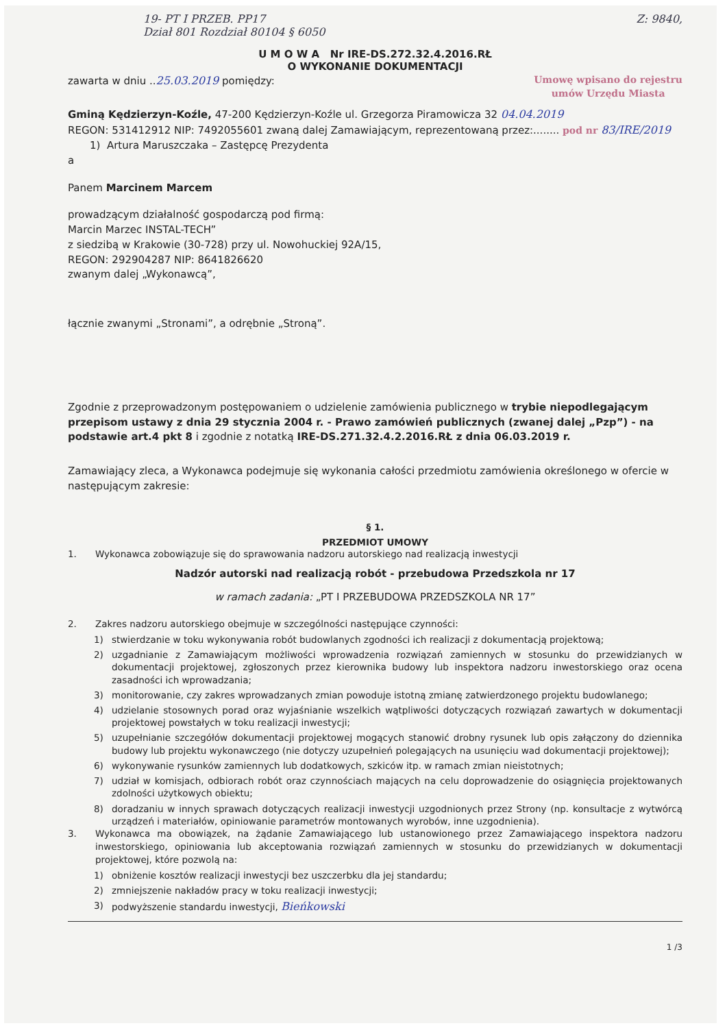19- PT I PRZEB. PP17
Dział 801 Rozdział 80104 § 6050
Z: 9840,
U M O W A Nr IRE-DS.272.32.4.2016.RŁ
O WYKONANIE DOKUMENTACJI
zawarta w dniu ..25.03.2019 pomiędzy:
Umowę wpisano do rejestru
umów Urzędu Miasta
Gminą Kędzierzyn-Koźle, 47-200 Kędzierzyn-Koźle ul. Grzegorza Piramowicza 32 04.04.2019
REGON: 531412912 NIP: 7492055601 zwaną dalej Zamawiającym, reprezentowaną przez:........ pod nr 83/IRE/2019
1) Artura Maruszczaka – Zastępcę Prezydenta
a
Panem Marcinem Marcem
prowadzącym działalność gospodarczą pod firmą:
Marcin Marzec INSTAL-TECH”
z siedzibą w Krakowie (30-728) przy ul. Nowohuckiej 92A/15,
REGON: 292904287 NIP: 8641826620
zwanym dalej „Wykonawcą”,
łącznie zwanymi „Stronami”, a odrębnie „Stroną”.
Zgodnie z przeprowadzonym postępowaniem o udzielenie zamówienia publicznego w trybie niepodlegającym przepisom ustawy z dnia 29 stycznia 2004 r. - Prawo zamówień publicznych (zwanej dalej „Pzp”) - na podstawie art.4 pkt 8 i zgodnie z notatką IRE-DS.271.32.4.2.2016.RŁ z dnia 06.03.2019 r.
Zamawiający zleca, a Wykonawca podejmuje się wykonania całości przedmiotu zamówienia określonego w ofercie w następującym zakresie:
§ 1.
PRZEDMIOT UMOWY
1. Wykonawca zobowiązuje się do sprawowania nadzoru autorskiego nad realizacją inwestycji
Nadzór autorski nad realizacją robót - przebudowa Przedszkola nr 17
w ramach zadania: „PT I PRZEBUDOWA PRZEDSZKOLA NR 17”
2. Zakres nadzoru autorskiego obejmuje w szczególności następujące czynności:
1) stwierdzanie w toku wykonywania robót budowlanych zgodności ich realizacji z dokumentacją projektową;
2) uzgadnianie z Zamawiającym możliwości wprowadzenia rozwiązań zamiennych w stosunku do przewidzianych w dokumentacji projektowej, zgłoszonych przez kierownika budowy lub inspektora nadzoru inwestorskiego oraz ocena zasadności ich wprowadzania;
3) monitorowanie, czy zakres wprowadzanych zmian powoduje istotną zmianę zatwierdzonego projektu budowlanego;
4) udzielanie stosownych porad oraz wyjaśnianie wszelkich wątpliwości dotyczących rozwiązań zawartych w dokumentacji projektowej powstałych w toku realizacji inwestycji;
5) uzupełnianie szczegółów dokumentacji projektowej mogących stanowić drobny rysunek lub opis załączony do dziennika budowy lub projektu wykonawczego (nie dotyczy uzupełnień polegających na usunięciu wad dokumentacji projektowej);
6) wykonywanie rysunków zamiennych lub dodatkowych, szkiców itp. w ramach zmian nieistotnych;
7) udział w komisjach, odbiorach robót oraz czynnościach mających na celu doprowadzenie do osiągnięcia projektowanych zdolności użytkowych obiektu;
8) doradzaniu w innych sprawach dotyczących realizacji inwestycji uzgodnionych przez Strony (np. konsultacje z wytwórcą urządzeń i materiałów, opiniowanie parametrów montowanych wyrobów, inne uzgodnienia).
3. Wykonawca ma obowiązek, na żądanie Zamawiającego lub ustanowionego przez Zamawiającego inspektora nadzoru inwestorskiego, opiniowania lub akceptowania rozwiązań zamiennych w stosunku do przewidzianych w dokumentacji projektowej, które pozwolą na:
1) obniżenie kosztów realizacji inwestycji bez uszczerbku dla jej standardu;
2) zmniejszenie nakładów pracy w toku realizacji inwestycji;
3) podwyższenie standardu inwestycji, Bieńkowski
1 /3